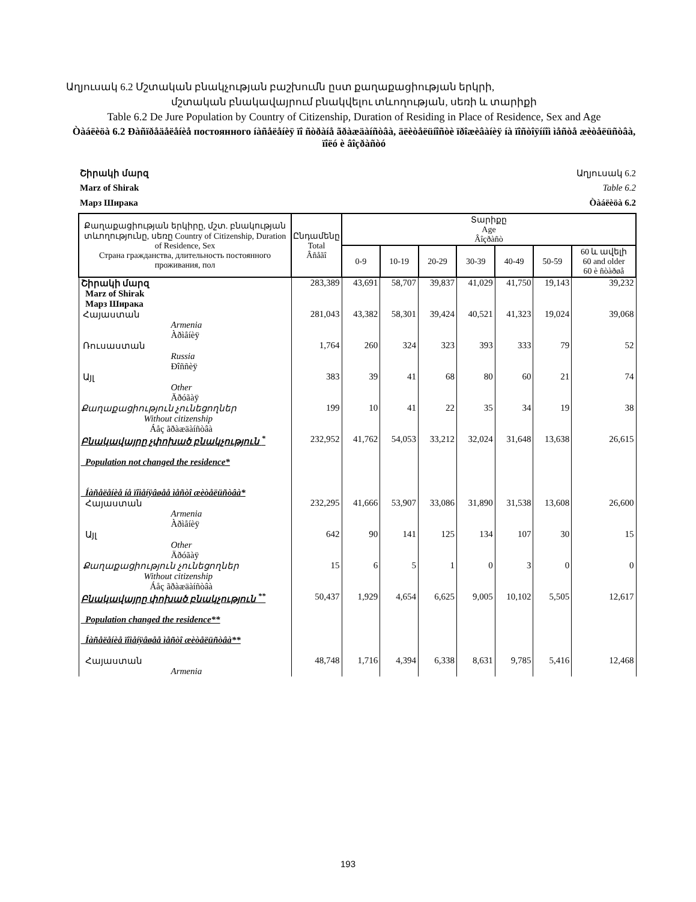Աղյուսակ 6.2 Մշտական բնակչության բաշխումն ըստ քաղաքացիության երկրի,
մշտական բնակավայրում բնակվելու տևողության, սեռի և տարիքի
Table 6.2 De Jure Population by Country of Citizenship, Duration of Residing in Place of Residence, Sex and Age
Òàáëèöà 6.2 Ðàñïðåäåëåíèå постоянного íàñåëåíèÿ ïî ñòðàíå ãðàæäàíñòâà, äëèòåëüíîñòè ïðîæèâàíèÿ íà ïîñòîÿííîì ìåñòå æèòåëüñòâà, ïîëó è âîçðàñòó
Շիրակի մարզ Աղյուսակ 6.2
Marz of Shirak Table 6.2
Марз Ширака Òàáëèöà 6.2
| Քաղաքացիության երկիրը, մշտ. բնակության տևողությունը, սեռը Country of Citizenship, Duration of Residence, Sex Страна гражданства, длительность постоянного проживания, пол | Ընդամենը Total Âñåãî | Տարիքը Age Âîçðàñò | | | | | | |
| --- | --- | --- | --- | --- | --- | --- | --- | --- |
| | | 0-9 | 10-19 | 20-29 | 30-39 | 40-49 | 50-59 | 60 և ավելի 60 and older 60 è ñòàðøå |
| Շիրակի մարզ Marz of Shirak Марз Ширака | 283,389 | 43,691 | 58,707 | 39,837 | 41,029 | 41,750 | 19,143 | 39,232 |
| Հայաստան Armenia Àðìåíèÿ | 281,043 | 43,382 | 58,301 | 39,424 | 40,521 | 41,323 | 19,024 | 39,068 |
| Ռուսաստան Russia Ðîññèÿ | 1,764 | 260 | 324 | 323 | 393 | 333 | 79 | 52 |
| Այլ Other Äðóãàÿ | 383 | 39 | 41 | 68 | 80 | 60 | 21 | 74 |
| Քաղաքացիություն չունեցողներ Without citizenship Áåç ãðàæäàíñòâà | 199 | 10 | 41 | 22 | 35 | 34 | 19 | 38 |
| Բնակավայրը չփոխած բնակչություն <sup>*</sup> Population not changed the residence* Íàñåëåíèå íå ïîìåíÿâøåå ìåñòî æèòåëüñòâà* | 232,952 | 41,762 | 54,053 | 33,212 | 32,024 | 31,648 | 13,638 | 26,615 |
| Հայաստան Armenia Àðìåíèÿ | 232,295 | 41,666 | 53,907 | 33,086 | 31,890 | 31,538 | 13,608 | 26,600 |
| Այլ Other Äðóãàÿ | 642 | 90 | 141 | 125 | 134 | 107 | 30 | 15 |
| Քաղաքացիություն չունեցողներ Without citizenship Áåç ãðàæäàíñòâà | 15 | 6 | 5 | 1 | 0 | 3 | 0 | 0 |
| Բնակավայրը փոխած բնակչություն <sup>**</sup> Population changed the residence** Íàñåëåíèå ïîìåíÿâøåå ìåñòî æèòåëüñòâà** | 50,437 | 1,929 | 4,654 | 6,625 | 9,005 | 10,102 | 5,505 | 12,617 |
| Հայաստան Armenia | 48,748 | 1,716 | 4,394 | 6,338 | 8,631 | 9,785 | 5,416 | 12,468 |
193